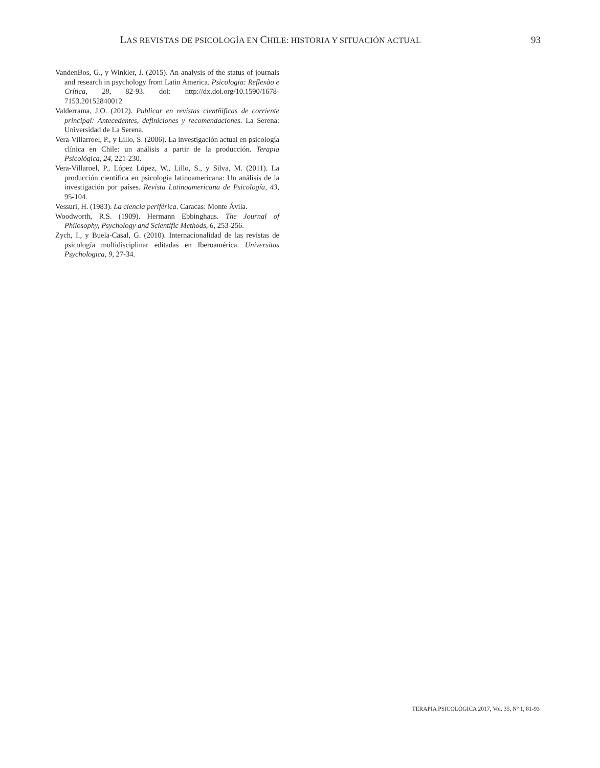LAS REVISTAS DE PSICOLOGÍA EN CHILE: HISTORIA Y SITUACIÓN ACTUAL
93
VandenBos, G., y Winkler, J. (2015). An analysis of the status of journals and research in psychology from Latin America. Psicologia: Reflexão e Crítica, 28, 82-93. doi: http://dx.doi.org/10.1590/1678-7153.20152840012
Valderrama, J.O. (2012). Publicar en revistas cientñificas de corriente principal: Antecedentes, definiciones y recomendaciones. La Serena: Universidad de La Serena.
Vera-Villarroel, P., y Lillo, S. (2006). La investigación actual en psicología clínica en Chile: un análisis a partir de la producción. Terapia Psicológica, 24, 221-230.
Vera-Villaroel, P., López López, W., Lillo, S., y Silva, M. (2011). La producción científica en psicología latinoamericana: Un análisis de la investigación por países. Revista Latinoamericana de Psicología, 43, 95-104.
Vessuri, H. (1983). La ciencia periférica. Caracas: Monte Ávila.
Woodworth, R.S. (1909). Hermann Ebbinghaus. The Journal of Philosophy, Psychology and Scientific Methods, 6, 253-256.
Zych, I., y Buela-Casal, G. (2010). Internacionalidad de las revistas de psicología multidisciplinar editadas en Iberoamérica. Universitas Psychologica, 9, 27-34.
TERAPIA PSICOLÓGICA 2017, Vol. 35, Nº 1, 81-93